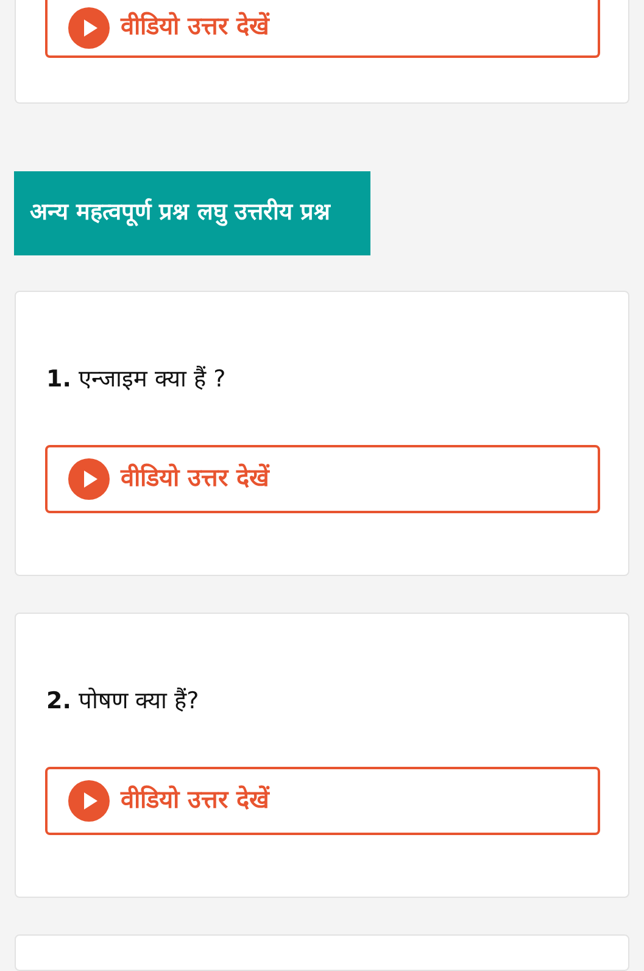वीडियो उत्तर देखें
अन्य महत्वपूर्ण प्रश्न लघु उत्तरीय प्रश्न
1. एन्जाइम क्या हैं ?
वीडियो उत्तर देखें
2. पोषण क्या हैं?
वीडियो उत्तर देखें